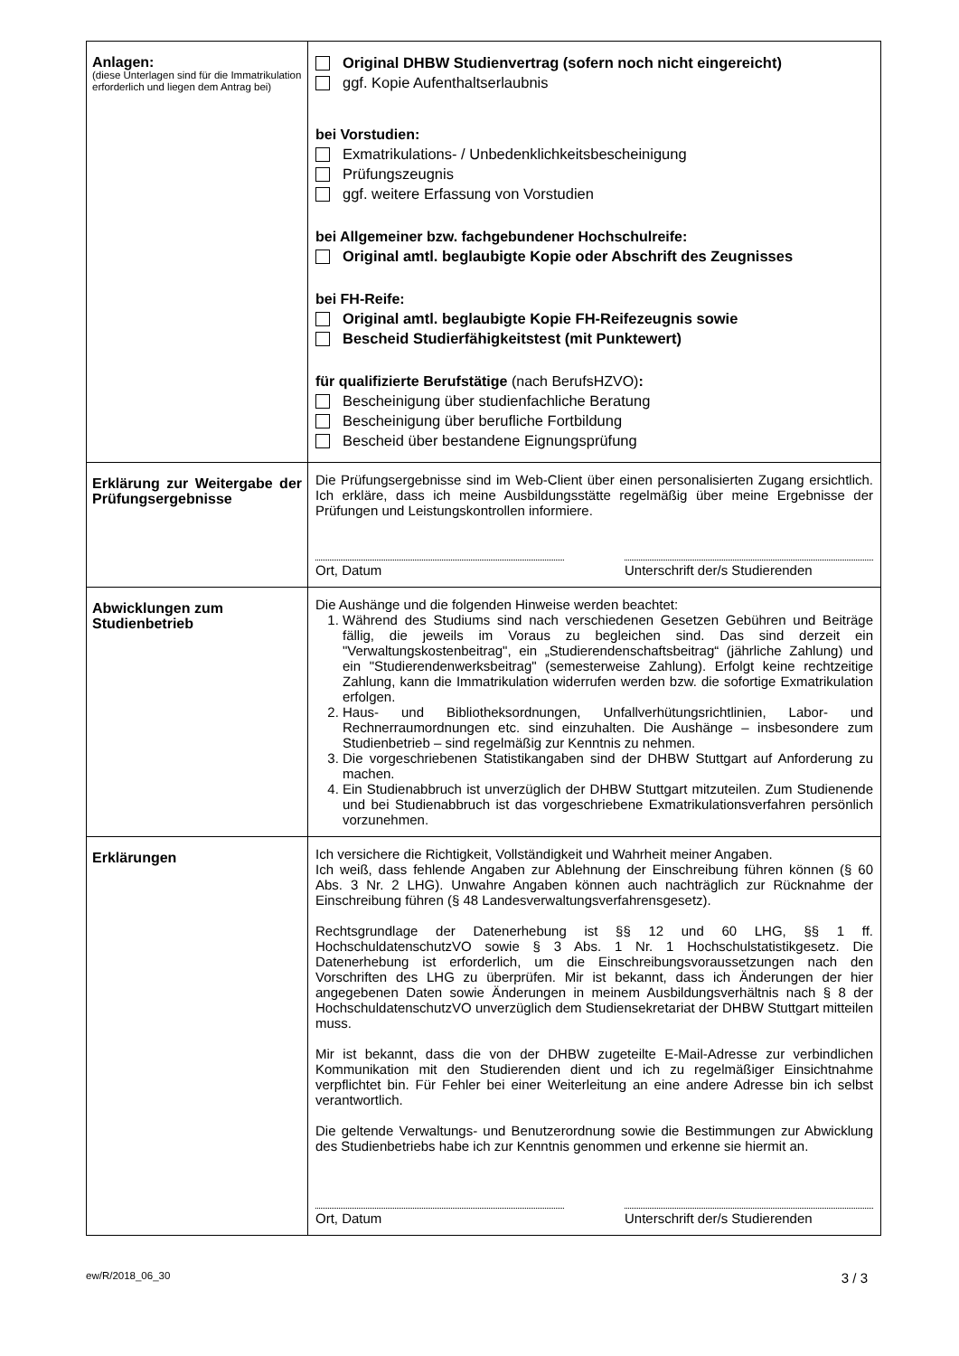| Anlagen: (diese Unterlagen sind für die Immatrikulation erforderlich und liegen dem Antrag bei) | Original DHBW Studienvertrag (sofern noch nicht eingereicht) ggf. Kopie Aufenthaltserlaubnis bei Vorstudien: Exmatrikulations- / Unbedenklichkeitsbescheinigung Prüfungszeugnis ggf. weitere Erfassung von Vorstudien bei Allgemeiner bzw. fachgebundener Hochschulreife: Original amtl. beglaubigte Kopie oder Abschrift des Zeugnisses bei FH-Reife: Original amtl. beglaubigte Kopie FH-Reifezeugnis sowie Bescheid Studierfähigkeitstest (mit Punktewert) für qualifizierte Berufstätige (nach BerufsHZVO) : Bescheinigung über studienfachliche Beratung Bescheinigung über berufliche Fortbildung Bescheid über bestandene Eignungsprüfung |
| Erklärung zur Weitergabe der Prüfungsergebnisse | Die Prüfungsergebnisse sind im Web-Client über einen personalisierten Zugang ersichtlich. Ich erkläre, dass ich meine Ausbildungsstätte regelmäßig über meine Ergebnisse der Prüfungen und Leistungskontrollen informiere. Ort, Datum Unterschrift der/s Studierenden |
| Abwicklungen zum Studienbetrieb | Die Aushänge und die folgenden Hinweise werden beachtet: 1. Während des Studiums sind nach verschiedenen Gesetzen Gebühren und Beiträge fällig, die jeweils im Voraus zu begleichen sind. Das sind derzeit ein "Verwaltungskostenbeitrag", ein „Studierendenschaftsbeitrag“ (jährliche Zahlung) und ein "Studierendenwerksbeitrag" (semesterweise Zahlung). Erfolgt keine rechtzeitige Zahlung, kann die Immatrikulation widerrufen werden bzw. die sofortige Exmatrikulation erfolgen. 2. Haus- und Bibliotheksordnungen, Unfallverhütungsrichtlinien, Labor- und Rechnerraumordnungen etc. sind einzuhalten. Die Aushänge – insbesondere zum Studienbetrieb – sind regelmäßig zur Kenntnis zu nehmen. 3. Die vorgeschriebenen Statistikangaben sind der DHBW Stuttgart auf Anforderung zu machen. 4. Ein Studienabbruch ist unverzüglich der DHBW Stuttgart mitzuteilen. Zum Studienende und bei Studienabbruch ist das vorgeschriebene Exmatrikulationsverfahren persönlich vorzunehmen. |
| Erklärungen | Ich versichere die Richtigkeit, Vollständigkeit und Wahrheit meiner Angaben. Ich weiß, dass fehlende Angaben zur Ablehnung der Einschreibung führen können (§ 60 Abs. 3 Nr. 2 LHG). Unwahre Angaben können auch nachträglich zur Rücknahme der Einschreibung führen (§ 48 Landesverwaltungsverfahrensgesetz). Rechtsgrundlage der Datenerhebung ist §§ 12 und 60 LHG, §§ 1 ff. HochschuldatenschutzVO sowie § 3 Abs. 1 Nr. 1 Hochschulstatistikgesetz. Die Datenerhebung ist erforderlich, um die Einschreibungsvoraussetzungen nach den Vorschriften des LHG zu überprüfen. Mir ist bekannt, dass ich Änderungen der hier angegebenen Daten sowie Änderungen in meinem Ausbildungsverhältnis nach § 8 der HochschuldatenschutzVO unverzüglich dem Studiensekretariat der DHBW Stuttgart mitteilen muss. Mir ist bekannt, dass die von der DHBW zugeteilte E-Mail-Adresse zur verbindlichen Kommunikation mit den Studierenden dient und ich zu regelmäßiger Einsichtnahme verpflichtet bin. Für Fehler bei einer Weiterleitung an eine andere Adresse bin ich selbst verantwortlich. Die geltende Verwaltungs- und Benutzerordnung sowie die Bestimmungen zur Abwicklung des Studienbetriebs habe ich zur Kenntnis genommen und erkenne sie hiermit an. Ort, Datum Unterschrift der/s Studierenden |
ew/R/2018_06_30 3 / 3